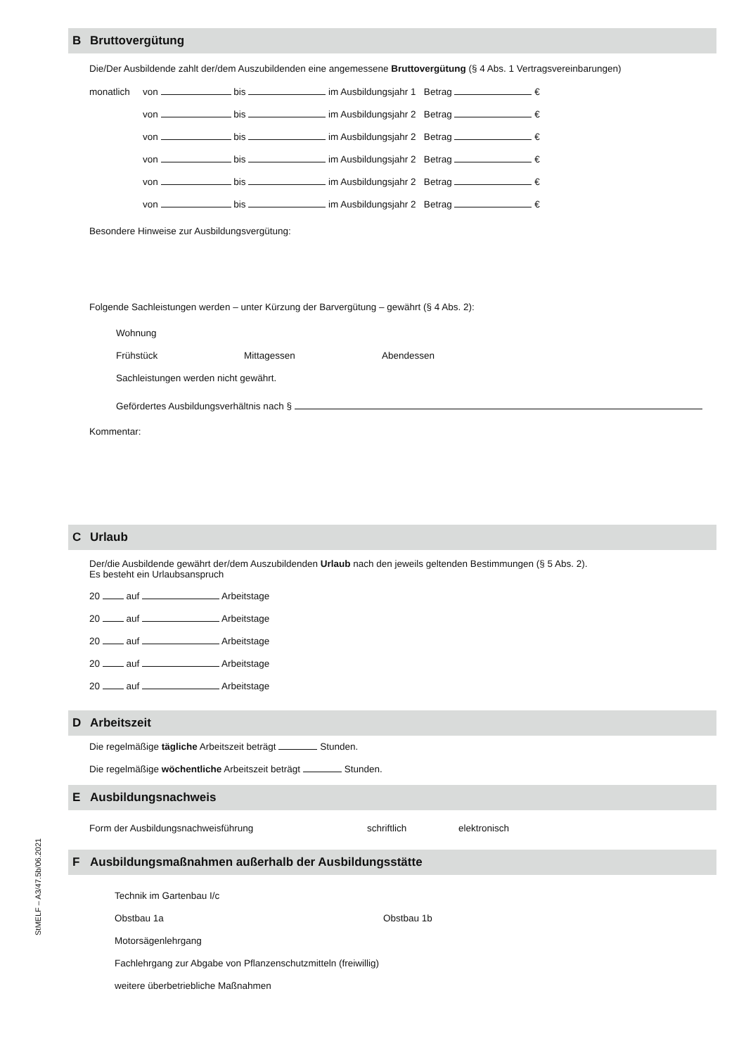B Bruttovergütung
Die/Der Ausbildende zahlt der/dem Auszubildenden eine angemessene Bruttovergütung (§ 4 Abs. 1 Vertragsvereinbarungen)
monatlich von bis im Ausbildungsjahr 1 Betrag €
von bis im Ausbildungsjahr 2 Betrag €
von bis im Ausbildungsjahr 2 Betrag €
von bis im Ausbildungsjahr 2 Betrag €
von bis im Ausbildungsjahr 2 Betrag €
von bis im Ausbildungsjahr 2 Betrag €
Besondere Hinweise zur Ausbildungsvergütung:
Folgende Sachleistungen werden – unter Kürzung der Barvergütung – gewährt (§ 4 Abs. 2):
Wohnung
Frühstück Mittagessen Abendessen
Sachleistungen werden nicht gewährt.
Gefördertes Ausbildungsverhältnis nach §
Kommentar:
C Urlaub
Der/die Ausbildende gewährt der/dem Auszubildenden Urlaub nach den jeweils geltenden Bestimmungen (§ 5 Abs. 2).
Es besteht ein Urlaubsanspruch
20 auf Arbeitstage
20 auf Arbeitstage
20 auf Arbeitstage
20 auf Arbeitstage
20 auf Arbeitstage
D Arbeitszeit
Die regelmäßige tägliche Arbeitszeit beträgt Stunden.
Die regelmäßige wöchentliche Arbeitszeit beträgt Stunden.
E Ausbildungsnachweis
Form der Ausbildungsnachweisführung schriftlich elektronisch
F Ausbildungsmaßnahmen außerhalb der Ausbildungsstätte
Technik im Gartenbau I/c
Obstbau 1a Obstbau 1b
Motorsägenlehrgang
Fachlehrgang zur Abgabe von Pflanzenschutzmitteln (freiwillig)
weitere überbetriebliche Maßnahmen
StMELF – A3/47.5b/06.2021